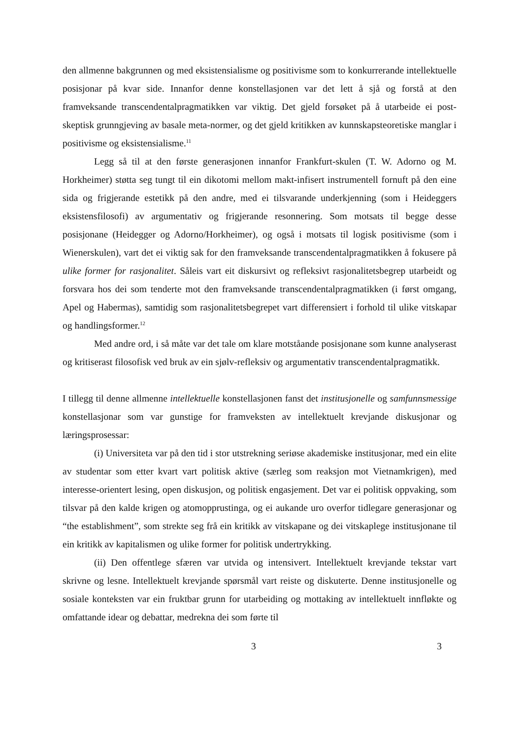den allmenne bakgrunnen og med eksistensialisme og positivisme som to konkurrerande intellektuelle posisjonar på kvar side. Innanfor denne konstellasjonen var det lett å sjå og forstå at den framveksande transcendentalpragmatikken var viktig. Det gjeld forsøket på å utarbeide ei post-skeptisk grunngjeving av basale meta-normer, og det gjeld kritikken av kunnskapsteoretiske manglar i positivisme og eksistensialisme.<sup>11</sup>
Legg så til at den første generasjonen innanfor Frankfurt-skulen (T. W. Adorno og M. Horkheimer) støtta seg tungt til ein dikotomi mellom makt-infisert instrumentell fornuft på den eine sida og frigjerande estetikk på den andre, med ei tilsvarande underkjenning (som i Heideggers eksistensfilosofi) av argumentativ og frigjerande resonnering. Som motsats til begge desse posisjonane (Heidegger og Adorno/Horkheimer), og også i motsats til logisk positivisme (som i Wienerskulen), vart det ei viktig sak for den framveksande transcendentalpragmatikken å fokusere på ulike former for rasjonalitet. Såleis vart eit diskursivt og refleksivt rasjonalitetsbegrep utarbeidt og forsvara hos dei som tenderte mot den framveksande transcendentalpragmatikken (i først omgang, Apel og Habermas), samtidig som rasjonalitetsbegrepet vart differensiert i forhold til ulike vitskapar og handlingsformer.<sup>12</sup>
Med andre ord, i så måte var det tale om klare motståande posisjonane som kunne analyserast og kritiserast filosofisk ved bruk av ein sjølv-refleksiv og argumentativ transcendentalpragmatikk.
I tillegg til denne allmenne intellektuelle konstellasjonen fanst det institusjonelle og samfunnsmessige konstellasjonar som var gunstige for framveksten av intellektuelt krevjande diskusjonar og læringsprosessar:
(i) Universiteta var på den tid i stor utstrekning seriøse akademiske institusjonar, med ein elite av studentar som etter kvart vart politisk aktive (særleg som reaksjon mot Vietnamkrigen), med interesse-orientert lesing, open diskusjon, og politisk engasjement. Det var ei politisk oppvaking, som tilsvar på den kalde krigen og atomopprustinga, og ei aukande uro overfor tidlegare generasjonar og “the establishment”, som strekte seg frå ein kritikk av vitskapane og dei vitskaplege institusjonane til ein kritikk av kapitalismen og ulike former for politisk undertrykking.
(ii) Den offentlege sfæren var utvida og intensivert. Intellektuelt krevjande tekstar vart skrivne og lesne. Intellektuelt krevjande spørsmål vart reiste og diskuterte. Denne institusjonelle og sosiale konteksten var ein fruktbar grunn for utarbeiding og mottaking av intellektuelt innfløkte og omfattande idear og debattar, medrekna dei som førte til
3 3